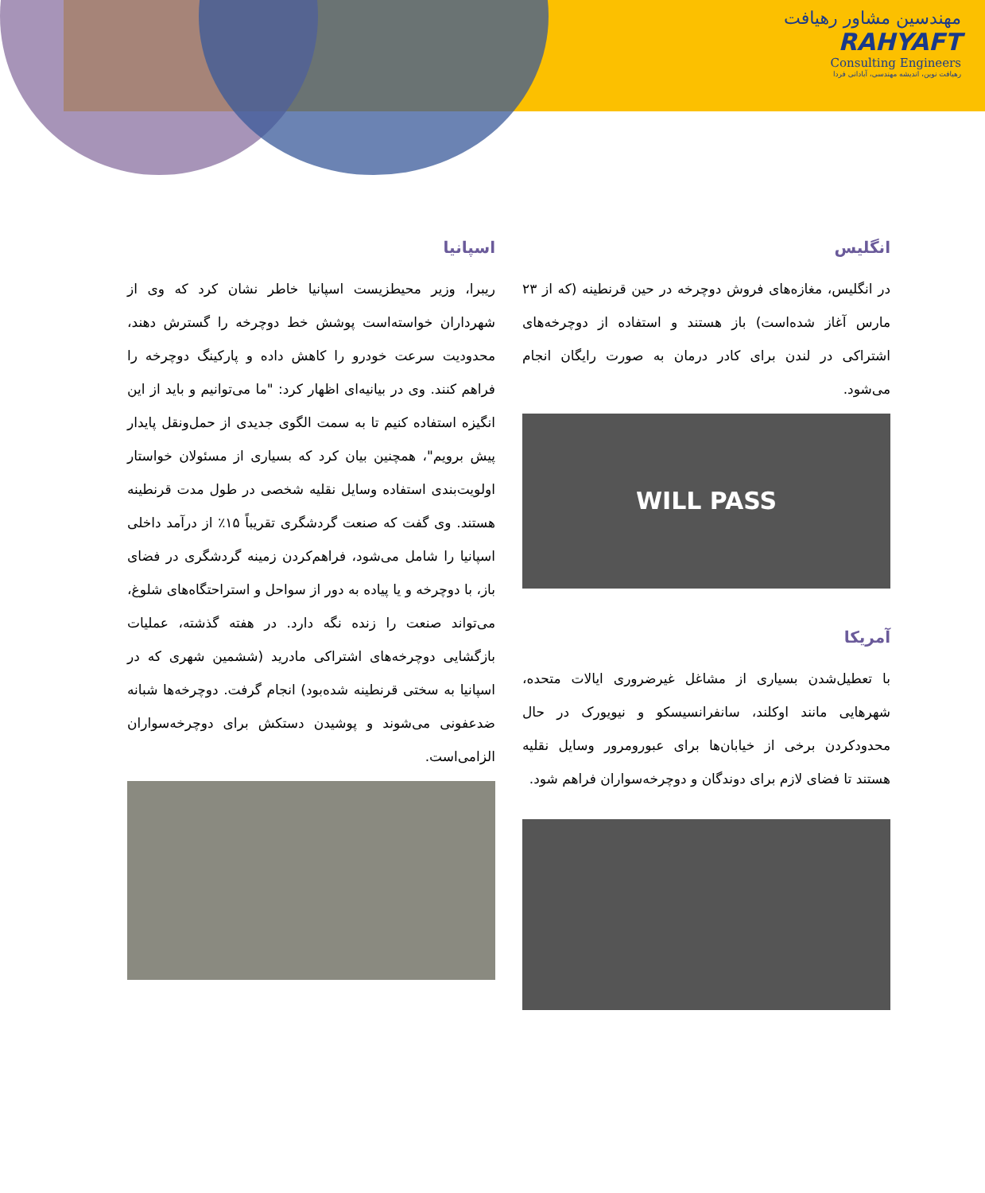مهندسین مشاور رهیافت
RAHYAFT
Consulting Engineers
رهیافت نوین، اندیشه مهندسی، آبادانی فردا
انگلیس
در انگلیس، مغازه‌های فروش دوچرخه در حین قرنطینه (که از ۲۳ مارس آغاز شده‌است) باز هستند و استفاده از دوچرخه‌های اشتراکی در لندن برای کادر درمان به صورت رایگان انجام می‌شود.
WILL PASS
آمریکا
با تعطیل‌شدن بسیاری از مشاغل غیرضروری ایالات متحده، شهرهایی مانند اوکلند، سانفرانسیسکو و نیویورک در حال محدودکردن برخی از خیابان‌ها برای عبورومرور وسایل نقلیه هستند تا فضای لازم برای دوندگان و دوچرخه‌سواران فراهم شود.
اسپانیا
ریبرا، وزیر محیطزیست اسپانیا خاطر نشان کرد که وی از شهرداران خواسته‌است پوشش خط دوچرخه را گسترش دهند، محدودیت سرعت خودرو را کاهش داده و پارکینگ دوچرخه را فراهم کنند. وی در بیانیه‌ای اظهار کرد: "ما می‌توانیم و باید از این انگیزه استفاده کنیم تا به سمت الگوی جدیدی از حمل‌ونقل پایدار پیش برویم"، همچنین بیان کرد که بسیاری از مسئولان خواستار اولویت‌بندی استفاده وسایل نقلیه شخصی در طول مدت قرنطینه هستند. وی گفت که صنعت گردشگری تقریباً ۱۵٪ از درآمد داخلی اسپانیا را شامل می‌شود، فراهم‌کردن زمینه گردشگری در فضای باز، با دوچرخه و یا پیاده به دور از سواحل و استراحتگاه‌های شلوغ، می‌تواند صنعت را زنده نگه دارد. در هفته گذشته، عملیات بازگشایی دوچرخه‌های اشتراکی مادرید (ششمین شهری که در اسپانیا به سختی قرنطینه شده‌بود) انجام گرفت. دوچرخه‌ها شبانه ضدعفونی می‌شوند و پوشیدن دستکش برای دوچرخه‌سواران الزامی‌است.